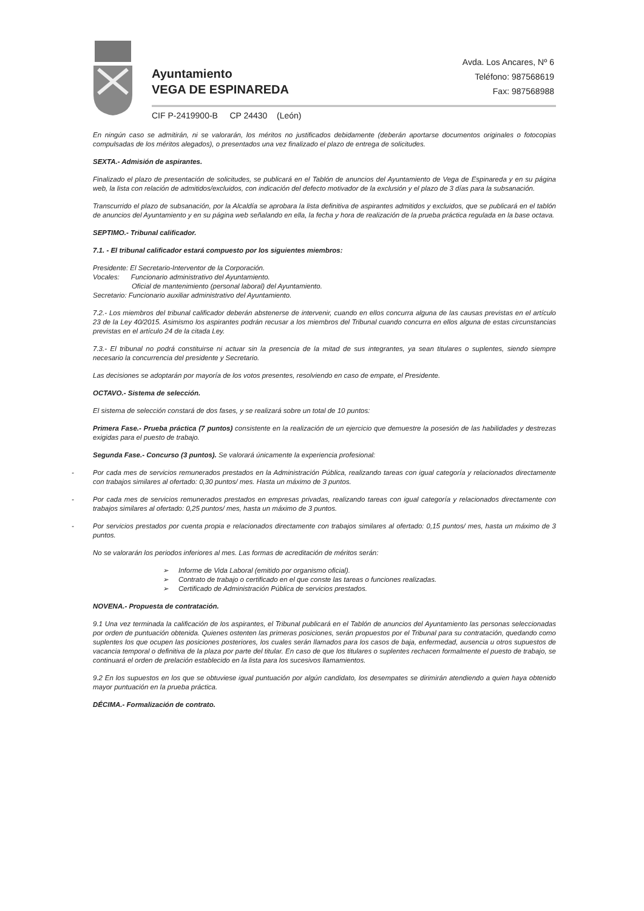Ayuntamiento
VEGA DE ESPINAREDA
Avda. Los Ancares, Nº 6
Teléfono: 987568619
Fax: 987568988
CIF P-2419900-B CP 24430 (León)
En ningún caso se admitirán, ni se valorarán, los méritos no justificados debidamente (deberán aportarse documentos originales o fotocopias compulsadas de los méritos alegados), o presentados una vez finalizado el plazo de entrega de solicitudes.
SEXTA.- Admisión de aspirantes.
Finalizado el plazo de presentación de solicitudes, se publicará en el Tablón de anuncios del Ayuntamiento de Vega de Espinareda y en su página web, la lista con relación de admitidos/excluidos, con indicación del defecto motivador de la exclusión y el plazo de 3 días para la subsanación.
Transcurrido el plazo de subsanación, por la Alcaldía se aprobara la lista definitiva de aspirantes admitidos y excluidos, que se publicará en el tablón de anuncios del Ayuntamiento y en su página web señalando en ella, la fecha y hora de realización de la prueba práctica regulada en la base octava.
SEPTIMO.- Tribunal calificador.
7.1. - El tribunal calificador estará compuesto por los siguientes miembros:
Presidente: El Secretario-Interventor de la Corporación.
Vocales: Funcionario administrativo del Ayuntamiento.
Oficial de mantenimiento (personal laboral) del Ayuntamiento.
Secretario: Funcionario auxiliar administrativo del Ayuntamiento.
7.2.- Los miembros del tribunal calificador deberán abstenerse de intervenir, cuando en ellos concurra alguna de las causas previstas en el artículo 23 de la Ley 40/2015. Asimismo los aspirantes podrán recusar a los miembros del Tribunal cuando concurra en ellos alguna de estas circunstancias previstas en el artículo 24 de la citada Ley.
7.3.- El tribunal no podrá constituirse ni actuar sin la presencia de la mitad de sus integrantes, ya sean titulares o suplentes, siendo siempre necesario la concurrencia del presidente y Secretario.
Las decisiones se adoptarán por mayoría de los votos presentes, resolviendo en caso de empate, el Presidente.
OCTAVO.- Sistema de selección.
El sistema de selección constará de dos fases, y se realizará sobre un total de 10 puntos:
Primera Fase.- Prueba práctica (7 puntos) consistente en la realización de un ejercicio que demuestre la posesión de las habilidades y destrezas exigidas para el puesto de trabajo.
Segunda Fase.- Concurso (3 puntos). Se valorará únicamente la experiencia profesional:
- Por cada mes de servicios remunerados prestados en la Administración Pública, realizando tareas con igual categoría y relacionados directamente con trabajos similares al ofertado: 0,30 puntos/ mes. Hasta un máximo de 3 puntos.
- Por cada mes de servicios remunerados prestados en empresas privadas, realizando tareas con igual categoría y relacionados directamente con trabajos similares al ofertado: 0,25 puntos/ mes, hasta un máximo de 3 puntos.
- Por servicios prestados por cuenta propia e relacionados directamente con trabajos similares al ofertado: 0,15 puntos/ mes, hasta un máximo de 3 puntos.
No se valorarán los periodos inferiores al mes. Las formas de acreditación de méritos serán:
➢ Informe de Vida Laboral (emitido por organismo oficial).
➢ Contrato de trabajo o certificado en el que conste las tareas o funciones realizadas.
➢ Certificado de Administración Pública de servicios prestados.
NOVENA.- Propuesta de contratación.
9.1 Una vez terminada la calificación de los aspirantes, el Tribunal publicará en el Tablón de anuncios del Ayuntamiento las personas seleccionadas por orden de puntuación obtenida. Quienes ostenten las primeras posiciones, serán propuestos por el Tribunal para su contratación, quedando como suplentes los que ocupen las posiciones posteriores, los cuales serán llamados para los casos de baja, enfermedad, ausencia u otros supuestos de vacancia temporal o definitiva de la plaza por parte del titular. En caso de que los titulares o suplentes rechacen formalmente el puesto de trabajo, se continuará el orden de prelación establecido en la lista para los sucesivos llamamientos.
9.2 En los supuestos en los que se obtuviese igual puntuación por algún candidato, los desempates se dirimirán atendiendo a quien haya obtenido mayor puntuación en la prueba práctica.
DÉCIMA.- Formalización de contrato.